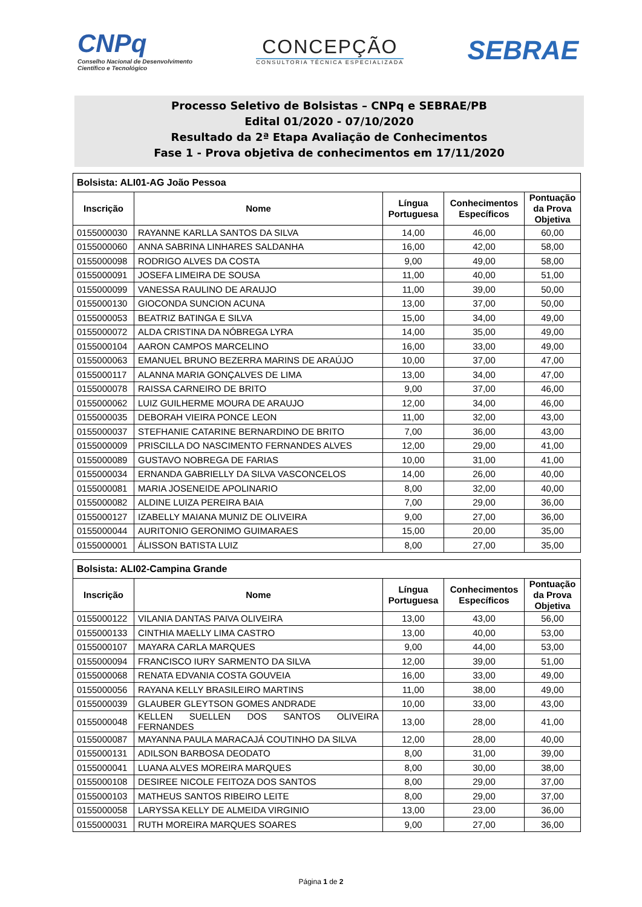CNPq
Conselho Nacional de Desenvolvimento
Científico e Tecnológico
CONCEPÇÃO
CONSULTORIA TÉCNICA ESPECIALIZADA
SEBRAE
Processo Seletivo de Bolsistas – CNPq e SEBRAE/PB
Edital 01/2020 - 07/10/2020
Resultado da 2ª Etapa Avaliação de Conhecimentos
Fase 1 - Prova objetiva de conhecimentos em 17/11/2020
| Bolsista: ALI01-AG João Pessoa | | | | |
| --- | --- | --- | --- | --- |
| Inscrição | Nome | Língua Portuguesa | Conhecimentos Específicos | Pontuação da Prova Objetiva |
| 0155000030 | RAYANNE KARLLA SANTOS DA SILVA | 14,00 | 46,00 | 60,00 |
| 0155000060 | ANNA SABRINA LINHARES SALDANHA | 16,00 | 42,00 | 58,00 |
| 0155000098 | RODRIGO ALVES DA COSTA | 9,00 | 49,00 | 58,00 |
| 0155000091 | JOSEFA LIMEIRA DE SOUSA | 11,00 | 40,00 | 51,00 |
| 0155000099 | VANESSA RAULINO DE ARAUJO | 11,00 | 39,00 | 50,00 |
| 0155000130 | GIOCONDA SUNCION ACUNA | 13,00 | 37,00 | 50,00 |
| 0155000053 | BEATRIZ BATINGA E SILVA | 15,00 | 34,00 | 49,00 |
| 0155000072 | ALDA CRISTINA DA NÓBREGA LYRA | 14,00 | 35,00 | 49,00 |
| 0155000104 | AARON CAMPOS MARCELINO | 16,00 | 33,00 | 49,00 |
| 0155000063 | EMANUEL BRUNO BEZERRA MARINS DE ARAÚJO | 10,00 | 37,00 | 47,00 |
| 0155000117 | ALANNA MARIA GONÇALVES DE LIMA | 13,00 | 34,00 | 47,00 |
| 0155000078 | RAISSA CARNEIRO DE BRITO | 9,00 | 37,00 | 46,00 |
| 0155000062 | LUIZ GUILHERME MOURA DE ARAUJO | 12,00 | 34,00 | 46,00 |
| 0155000035 | DEBORAH VIEIRA PONCE LEON | 11,00 | 32,00 | 43,00 |
| 0155000037 | STEFHANIE CATARINE BERNARDINO DE BRITO | 7,00 | 36,00 | 43,00 |
| 0155000009 | PRISCILLA DO NASCIMENTO FERNANDES ALVES | 12,00 | 29,00 | 41,00 |
| 0155000089 | GUSTAVO NOBREGA DE FARIAS | 10,00 | 31,00 | 41,00 |
| 0155000034 | ERNANDA GABRIELLY DA SILVA VASCONCELOS | 14,00 | 26,00 | 40,00 |
| 0155000081 | MARIA JOSENEIDE APOLINARIO | 8,00 | 32,00 | 40,00 |
| 0155000082 | ALDINE LUIZA PEREIRA BAIA | 7,00 | 29,00 | 36,00 |
| 0155000127 | IZABELLY MAIANA MUNIZ DE OLIVEIRA | 9,00 | 27,00 | 36,00 |
| 0155000044 | AURITONIO GERONIMO GUIMARAES | 15,00 | 20,00 | 35,00 |
| 0155000001 | ÁLISSON BATISTA LUIZ | 8,00 | 27,00 | 35,00 |
| Bolsista: ALI02-Campina Grande | | | | |
| --- | --- | --- | --- | --- |
| Inscrição | Nome | Língua Portuguesa | Conhecimentos Específicos | Pontuação da Prova Objetiva |
| 0155000122 | VILANIA DANTAS PAIVA OLIVEIRA | 13,00 | 43,00 | 56,00 |
| 0155000133 | CINTHIA MAELLY LIMA CASTRO | 13,00 | 40,00 | 53,00 |
| 0155000107 | MAYARA CARLA MARQUES | 9,00 | 44,00 | 53,00 |
| 0155000094 | FRANCISCO IURY SARMENTO DA SILVA | 12,00 | 39,00 | 51,00 |
| 0155000068 | RENATA EDVANIA COSTA GOUVEIA | 16,00 | 33,00 | 49,00 |
| 0155000056 | RAYANA KELLY BRASILEIRO MARTINS | 11,00 | 38,00 | 49,00 |
| 0155000039 | GLAUBER GLEYTSON GOMES ANDRADE | 10,00 | 33,00 | 43,00 |
| 0155000048 | KELLEN SUELLEN DOS SANTOS OLIVEIRA FERNANDES | 13,00 | 28,00 | 41,00 |
| 0155000087 | MAYANNA PAULA MARACAJÁ COUTINHO DA SILVA | 12,00 | 28,00 | 40,00 |
| 0155000131 | ADILSON BARBOSA DEODATO | 8,00 | 31,00 | 39,00 |
| 0155000041 | LUANA ALVES MOREIRA MARQUES | 8,00 | 30,00 | 38,00 |
| 0155000108 | DESIREE NICOLE FEITOZA DOS SANTOS | 8,00 | 29,00 | 37,00 |
| 0155000103 | MATHEUS SANTOS RIBEIRO LEITE | 8,00 | 29,00 | 37,00 |
| 0155000058 | LARYSSA KELLY DE ALMEIDA VIRGINIO | 13,00 | 23,00 | 36,00 |
| 0155000031 | RUTH MOREIRA MARQUES SOARES | 9,00 | 27,00 | 36,00 |
Página 1 de 2